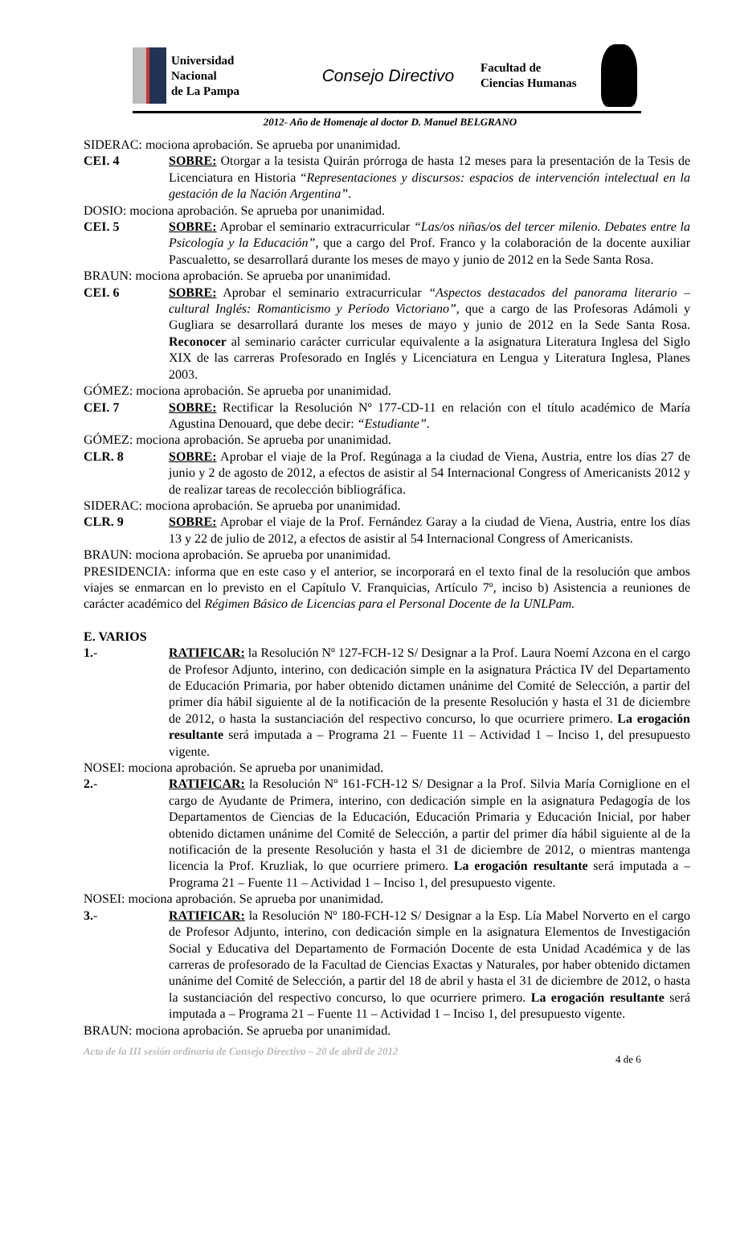Universidad
Nacional
de La Pampa
Consejo Directivo
Facultad de
Ciencias Humanas
2012- Año de Homenaje al doctor D. Manuel BELGRANO
SIDERAC: mociona aprobación. Se aprueba por unanimidad.
CEI. 4 SOBRE: Otorgar a la tesista Quirán prórroga de hasta 12 meses para la presentación de la Tesis de Licenciatura en Historia “Representaciones y discursos: espacios de intervención intelectual en la gestación de la Nación Argentina”.
DOSIO: mociona aprobación. Se aprueba por unanimidad.
CEI. 5 SOBRE: Aprobar el seminario extracurricular “Las/os niñas/os del tercer milenio. Debates entre la Psicología y la Educación”, que a cargo del Prof. Franco y la colaboración de la docente auxiliar Pascualetto, se desarrollará durante los meses de mayo y junio de 2012 en la Sede Santa Rosa.
BRAUN: mociona aprobación. Se aprueba por unanimidad.
CEI. 6 SOBRE: Aprobar el seminario extracurricular “Aspectos destacados del panorama literario – cultural Inglés: Romanticismo y Período Victoriano”, que a cargo de las Profesoras Adámoli y Gugliara se desarrollará durante los meses de mayo y junio de 2012 en la Sede Santa Rosa. Reconocer al seminario carácter curricular equivalente a la asignatura Literatura Inglesa del Siglo XIX de las carreras Profesorado en Inglés y Licenciatura en Lengua y Literatura Inglesa, Planes 2003.
GÓMEZ: mociona aprobación. Se aprueba por unanimidad.
CEI. 7 SOBRE: Rectificar la Resolución Nº 177-CD-11 en relación con el título académico de María Agustina Denouard, que debe decir: “Estudiante”.
GÓMEZ: mociona aprobación. Se aprueba por unanimidad.
CLR. 8 SOBRE: Aprobar el viaje de la Prof. Regúnaga a la ciudad de Viena, Austria, entre los días 27 de junio y 2 de agosto de 2012, a efectos de asistir al 54 Internacional Congress of Americanists 2012 y de realizar tareas de recolección bibliográfica.
SIDERAC: mociona aprobación. Se aprueba por unanimidad.
CLR. 9 SOBRE: Aprobar el viaje de la Prof. Fernández Garay a la ciudad de Viena, Austria, entre los días 13 y 22 de julio de 2012, a efectos de asistir al 54 Internacional Congress of Americanists.
BRAUN: mociona aprobación. Se aprueba por unanimidad.
PRESIDENCIA: informa que en este caso y el anterior, se incorporará en el texto final de la resolución que ambos viajes se enmarcan en lo previsto en el Capítulo V. Franquicias, Artículo 7º, inciso b) Asistencia a reuniones de carácter académico del Régimen Básico de Licencias para el Personal Docente de la UNLPam.
E. VARIOS
1.- RATIFICAR: la Resolución Nº 127-FCH-12 S/ Designar a la Prof. Laura Noemí Azcona en el cargo de Profesor Adjunto, interino, con dedicación simple en la asignatura Práctica IV del Departamento de Educación Primaria, por haber obtenido dictamen unánime del Comité de Selección, a partir del primer día hábil siguiente al de la notificación de la presente Resolución y hasta el 31 de diciembre de 2012, o hasta la sustanciación del respectivo concurso, lo que ocurriere primero. La erogación resultante será imputada a – Programa 21 – Fuente 11 – Actividad 1 – Inciso 1, del presupuesto vigente.
NOSEI: mociona aprobación. Se aprueba por unanimidad.
2.- RATIFICAR: la Resolución Nº 161-FCH-12 S/ Designar a la Prof. Silvia María Corniglione en el cargo de Ayudante de Primera, interino, con dedicación simple en la asignatura Pedagogía de los Departamentos de Ciencias de la Educación, Educación Primaria y Educación Inicial, por haber obtenido dictamen unánime del Comité de Selección, a partir del primer día hábil siguiente al de la notificación de la presente Resolución y hasta el 31 de diciembre de 2012, o mientras mantenga licencia la Prof. Kruzliak, lo que ocurriere primero. La erogación resultante será imputada a – Programa 21 – Fuente 11 – Actividad 1 – Inciso 1, del presupuesto vigente.
NOSEI: mociona aprobación. Se aprueba por unanimidad.
3.- RATIFICAR: la Resolución Nº 180-FCH-12 S/ Designar a la Esp. Lía Mabel Norverto en el cargo de Profesor Adjunto, interino, con dedicación simple en la asignatura Elementos de Investigación Social y Educativa del Departamento de Formación Docente de esta Unidad Académica y de las carreras de profesorado de la Facultad de Ciencias Exactas y Naturales, por haber obtenido dictamen unánime del Comité de Selección, a partir del 18 de abril y hasta el 31 de diciembre de 2012, o hasta la sustanciación del respectivo concurso, lo que ocurriere primero. La erogación resultante será imputada a – Programa 21 – Fuente 11 – Actividad 1 – Inciso 1, del presupuesto vigente.
BRAUN: mociona aprobación. Se aprueba por unanimidad.
Acta de la III sesión ordinaria de Consejo Directivo – 20 de abril de 2012
4 de 6